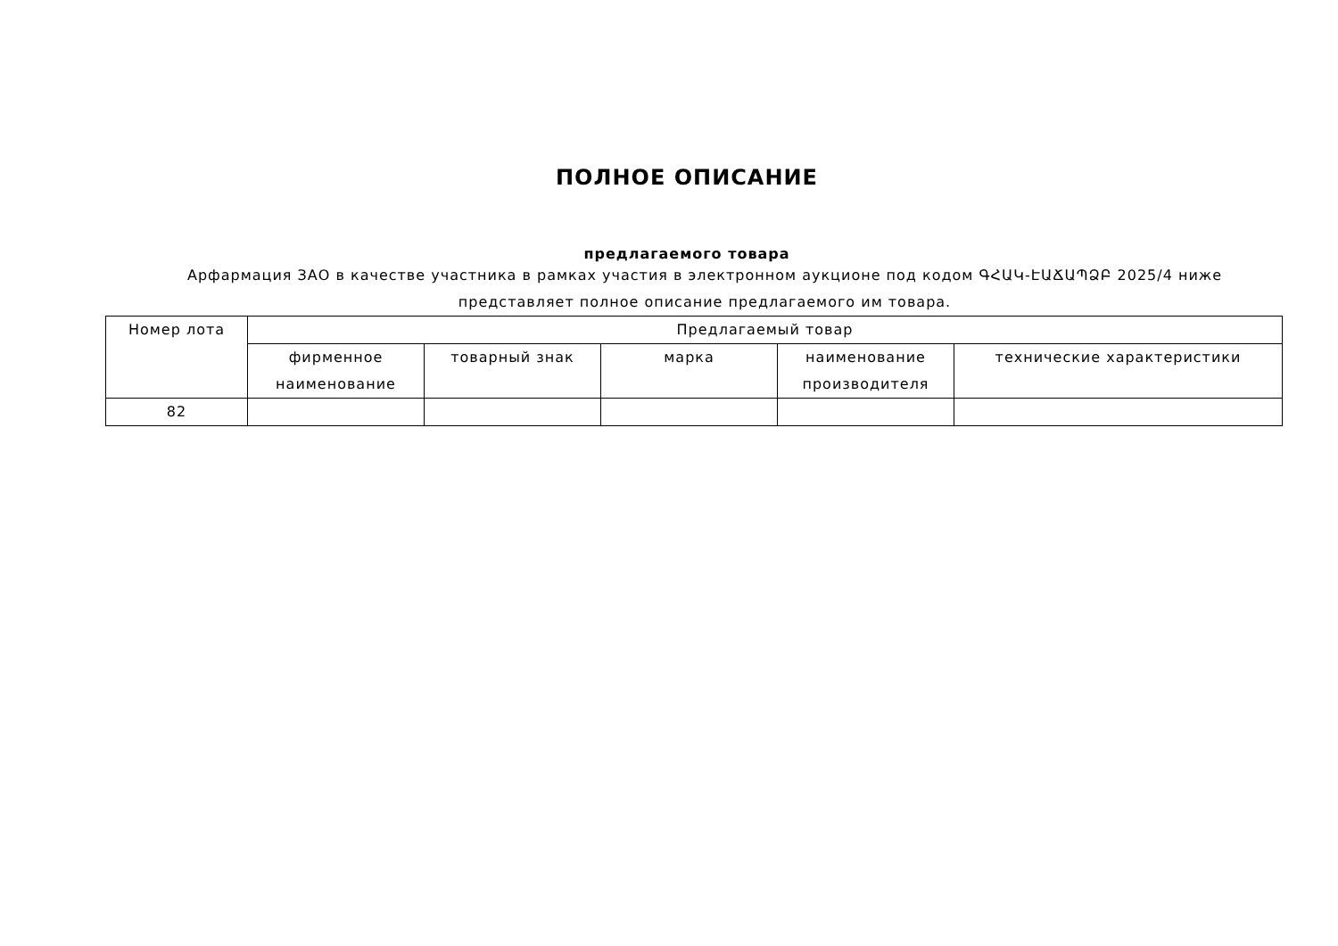ПОЛНОЕ ОПИСАНИЕ
предлагаемого товара
Арфармация ЗАО в качестве участника в рамках участия в электронном аукционе под кодом ԳՀԱԿ-ԷԱՃԱՊՁԲ 2025/4 ниже представляет полное описание предлагаемого им товара.
| Номер лота | Предлагаемый товар | | | | |
| --- | --- | --- | --- | --- | --- |
| | фирменное наименование | товарный знак | марка | наименование производителя | технические характеристики |
| 82 | | | | | |